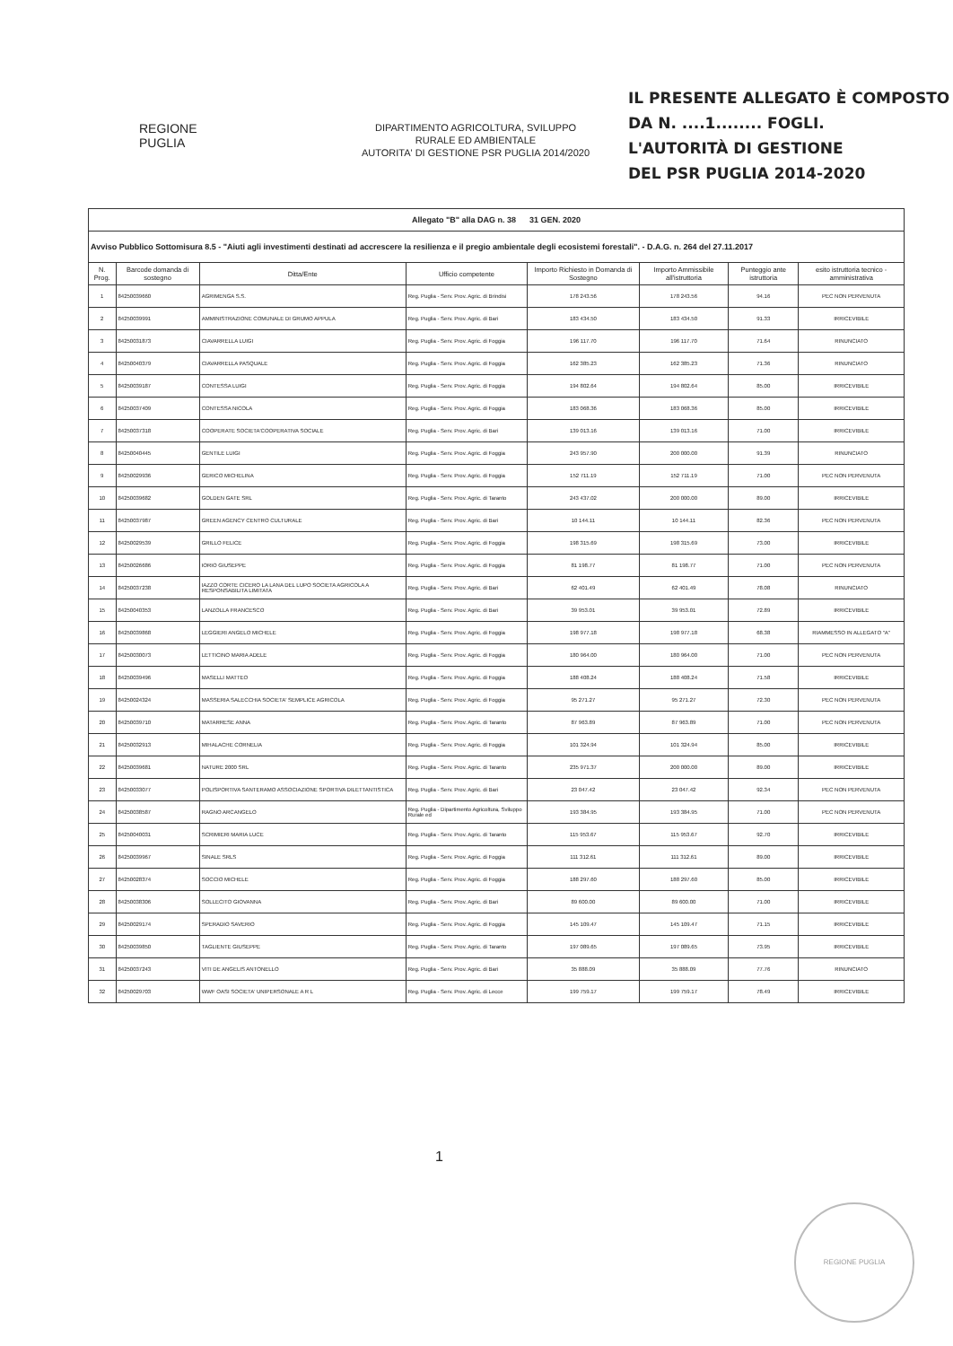IL PRESENTE ALLEGATO È COMPOSTO
DA N. ....1........ FOGLI.
L'AUTORITÀ DI GESTIONE
DEL PSR PUGLIA 2014-2020
REGIONE
PUGLIA
DIPARTIMENTO AGRICOLTURA, SVILUPPO
RURALE ED AMBIENTALE
AUTORITA' DI GESTIONE PSR PUGLIA 2014/2020
| Allegato "B" alla DAG n. 38 31 GEN. 2020 | | | | | | | |
| Avviso Pubblico Sottomisura 8.5 - "Aiuti agli investimenti destinati ad accrescere la resilienza e il pregio ambientale degli ecosistemi forestali". - D.A.G. n. 264 del 27.11.2017 | | | | | | | |
| N. Prog. | Barcode domanda di sostegno | Ditta/Ente | Ufficio competente | Importo Richiesto in Domanda di Sostegno | Importo Ammissibile all'istruttoria | Punteggio ante istruttoria | esito istruttoria tecnico - amministrativa |
| 1 | 84250039660 | AGRIMENGA S.S. | Reg. Puglia - Serv. Prov. Agric. di Brindisi | 178 243.56 | 178 243.56 | 94.16 | PEC NON PERVENUTA |
| 2 | 84250039991 | AMMINISTRAZIONE COMUNALE DI GRUMO APPULA | Reg. Puglia - Serv. Prov. Agric. di Bari | 183 434.50 | 183 434.50 | 91.33 | IRRICEVIBILE |
| 3 | 84250031873 | CIAVARRELLA LUIGI | Reg. Puglia - Serv. Prov. Agric. di Foggia | 196 117.70 | 196 117.70 | 71.64 | RINUNCIATO |
| 4 | 84250040379 | CIAVARRELLA PASQUALE | Reg. Puglia - Serv. Prov. Agric. di Foggia | 162 385.23 | 162 385.23 | 71.36 | RINUNCIATO |
| 5 | 84250039187 | CONTESSA LUIGI | Reg. Puglia - Serv. Prov. Agric. di Foggia | 194 802.64 | 194 802.64 | 85.00 | IRRICEVIBILE |
| 6 | 84250037409 | CONTESSA NICOLA | Reg. Puglia - Serv. Prov. Agric. di Foggia | 183 068.36 | 183 068.36 | 85.00 | IRRICEVIBILE |
| 7 | 84250037318 | COOPERATE SOCIETA'COOPERATIVA SOCIALE | Reg. Puglia - Serv. Prov. Agric. di Bari | 139 013.16 | 139 013.16 | 71.00 | IRRICEVIBILE |
| 8 | 84250040445 | GENTILE LUIGI | Reg. Puglia - Serv. Prov. Agric. di Foggia | 243 957.90 | 200 000.00 | 91.39 | RINUNCIATO |
| 9 | 84250029936 | GERICO MICHELINA | Reg. Puglia - Serv. Prov. Agric. di Foggia | 152 711.19 | 152 711.19 | 71.00 | PEC NON PERVENUTA |
| 10 | 84250039682 | GOLDEN GATE SRL | Reg. Puglia - Serv. Prov. Agric. di Taranto | 243 437.02 | 200 000.00 | 89.00 | IRRICEVIBILE |
| 11 | 84250037987 | GREEN AGENCY CENTRO CULTURALE | Reg. Puglia - Serv. Prov. Agric. di Bari | 10 144.11 | 10 144.11 | 82.36 | PEC NON PERVENUTA |
| 12 | 84250029539 | GRILLO FELICE | Reg. Puglia - Serv. Prov. Agric. di Foggia | 198 315.69 | 198 315.69 | 73.00 | IRRICEVIBILE |
| 13 | 84250026686 | IORIO GIUSEPPE | Reg. Puglia - Serv. Prov. Agric. di Foggia | 81 198.77 | 81 198.77 | 71.00 | PEC NON PERVENUTA |
| 14 | 84250037238 | IAZZO CORTE CICERO LA LANA DEL LUPO SOCIETA AGRICOLA A RESPONSABILITA LIMITATA | Reg. Puglia - Serv. Prov. Agric. di Bari | 62 401.49 | 62 401.49 | 78.08 | RINUNCIATO |
| 15 | 84250040353 | LANZOLLA FRANCESCO | Reg. Puglia - Serv. Prov. Agric. di Bari | 39 953.01 | 39 953.01 | 72.89 | IRRICEVIBILE |
| 16 | 84250039868 | LEGGIERI ANGELO MICHELE | Reg. Puglia - Serv. Prov. Agric. di Foggia | 198 977.18 | 198 977.18 | 68.38 | RIAMMESSO IN ALLEGATO "A" |
| 17 | 84250030073 | LETTICINO MARIA ADELE | Reg. Puglia - Serv. Prov. Agric. di Foggia | 180 964.00 | 180 964.00 | 71.00 | PEC NON PERVENUTA |
| 18 | 84250039496 | MASELLI MATTEO | Reg. Puglia - Serv. Prov. Agric. di Foggia | 188 408.24 | 188 408.24 | 71.58 | IRRICEVIBILE |
| 19 | 84250024324 | MASSERIA SALECCHIA SOCIETA' SEMPLICE AGRICOLA | Reg. Puglia - Serv. Prov. Agric. di Foggia | 95 271.27 | 95 271.27 | 72.30 | PEC NON PERVENUTA |
| 20 | 84250039710 | MATARRESE ANNA | Reg. Puglia - Serv. Prov. Agric. di Taranto | 87 963.89 | 87 963.89 | 71.00 | PEC NON PERVENUTA |
| 21 | 84250032913 | MIHALACHE CORNELIA | Reg. Puglia - Serv. Prov. Agric. di Foggia | 101 324.94 | 101 324.94 | 85.00 | IRRICEVIBILE |
| 22 | 84250039681 | NATURE 2000 SRL | Reg. Puglia - Serv. Prov. Agric. di Taranto | 235 971.37 | 200 000.00 | 89.00 | IRRICEVIBILE |
| 23 | 84250033077 | POLISPORTIVA SANTERAMO ASSOCIAZIONE SPORTIVA DILETTANTISTICA | Reg. Puglia - Serv. Prov. Agric. di Bari | 23 047.42 | 23 047.42 | 92.34 | PEC NON PERVENUTA |
| 24 | 84250038587 | RAGNO ARCANGELO | Reg. Puglia - Dipartimento Agricoltura, Sviluppo Rurale ed | 193 384.95 | 193 384.95 | 71.00 | PEC NON PERVENUTA |
| 25 | 84250040031 | SCRIMIERI MARIA LUCE | Reg. Puglia - Serv. Prov. Agric. di Taranto | 115 953.67 | 115 953.67 | 92.70 | IRRICEVIBILE |
| 26 | 84250039967 | SINALE SRLS | Reg. Puglia - Serv. Prov. Agric. di Foggia | 111 312.61 | 111 312.61 | 89.00 | IRRICEVIBILE |
| 27 | 84250028374 | SOCCIO MICHELE | Reg. Puglia - Serv. Prov. Agric. di Foggia | 188 297.60 | 188 297.60 | 85.00 | IRRICEVIBILE |
| 28 | 84250038306 | SOLLECITO GIOVANNA | Reg. Puglia - Serv. Prov. Agric. di Bari | 89 600.00 | 89 600.00 | 71.00 | IRRICEVIBILE |
| 29 | 84250029174 | SPERADIO SAVERIO | Reg. Puglia - Serv. Prov. Agric. di Foggia | 145 109.47 | 145 109.47 | 71.15 | IRRICEVIBILE |
| 30 | 84250039850 | TAGLIENTE GIUSEPPE | Reg. Puglia - Serv. Prov. Agric. di Taranto | 197 089.65 | 197 089.65 | 73.95 | IRRICEVIBILE |
| 31 | 84250037243 | VITI DE ANGELIS ANTONELLO | Reg. Puglia - Serv. Prov. Agric. di Bari | 35 888.09 | 35 888.09 | 77.76 | RINUNCIATO |
| 32 | 84250029703 | WWF OASI SOCIETA' UNIPERSONALE A R L | Reg. Puglia - Serv. Prov. Agric. di Lecce | 199 759.17 | 199 759.17 | 78.49 | IRRICEVIBILE |
1
REGIONE PUGLIA